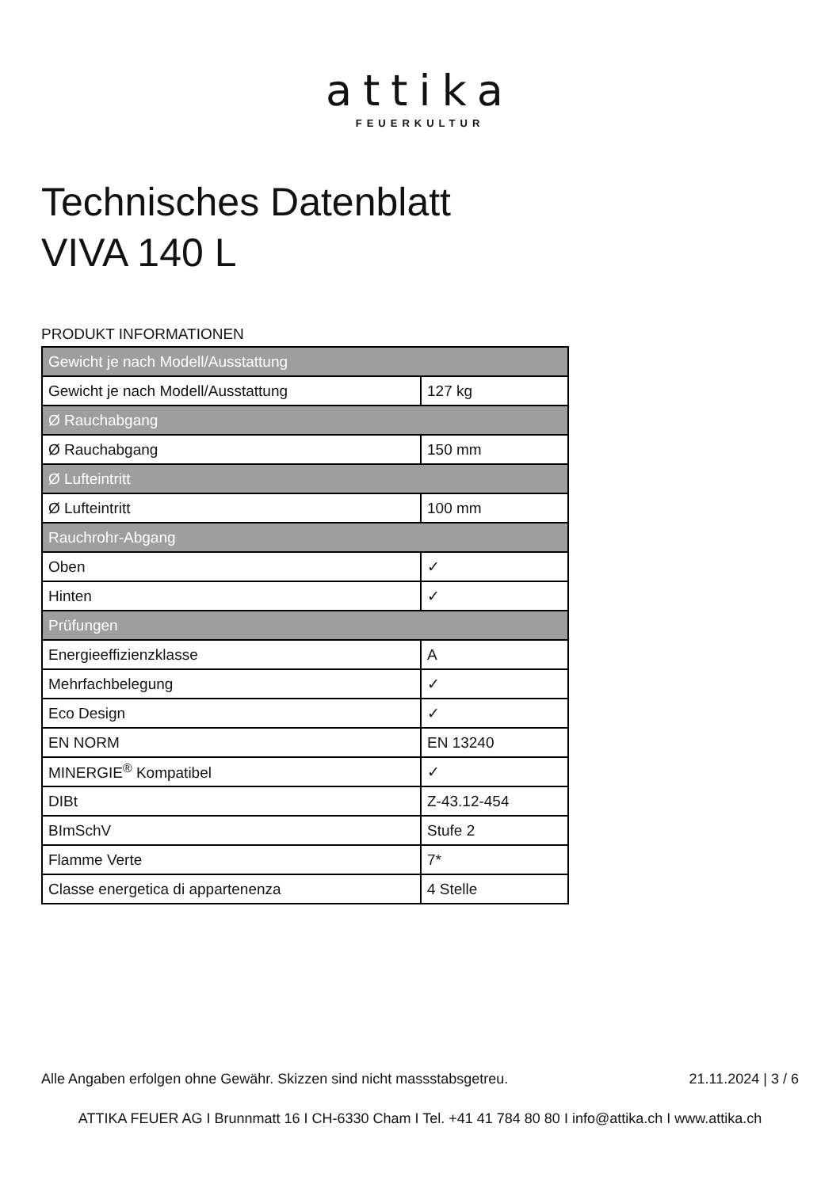attika
FEUERKULTUR
Technisches Datenblatt
VIVA 140 L
PRODUKT INFORMATIONEN
| Gewicht je nach Modell/Ausstattung | |
| --- | --- |
| Gewicht je nach Modell/Ausstattung | 127 kg |
| Ø Rauchabgang | |
| Ø Rauchabgang | 150 mm |
| Ø Lufteintritt | |
| Ø Lufteintritt | 100 mm |
| Rauchrohr-Abgang | |
| Oben | ✓ |
| Hinten | ✓ |
| Prüfungen | |
| Energieeffizienzklasse | A |
| Mehrfachbelegung | ✓ |
| Eco Design | ✓ |
| EN NORM | EN 13240 |
| MINERGIE<sup>®</sup> Kompatibel | ✓ |
| DIBt | Z-43.12-454 |
| BImSchV | Stufe 2 |
| Flamme Verte | 7* |
| Classe energetica di appartenenza | 4 Stelle |
Alle Angaben erfolgen ohne Gewähr. Skizzen sind nicht massstabsgetreu. 21.11.2024 | 3 / 6
ATTIKA FEUER AG I Brunnmatt 16 I CH-6330 Cham I Tel. +41 41 784 80 80 I info@attika.ch I www.attika.ch